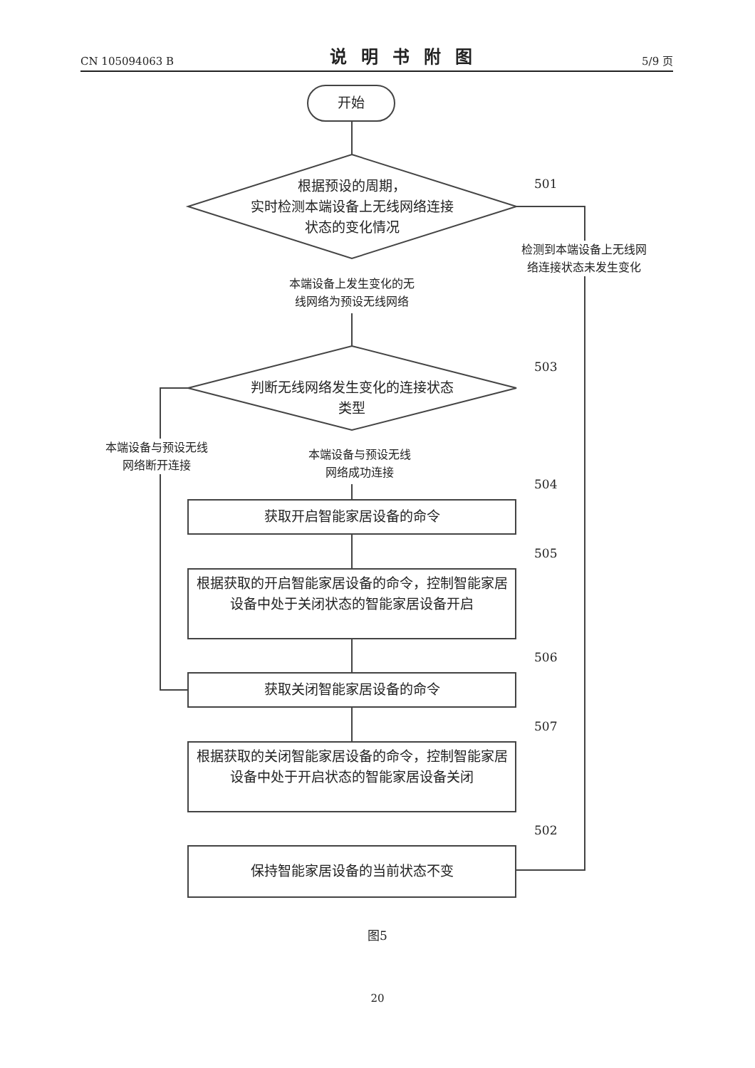CN 105094063 B 说明书附图 5/9 页
开始
根据预设的周期，
实时检测本端设备上无线网络连接
状态的变化情况
501
检测到本端设备上无线网
络连接状态未发生变化
本端设备上发生变化的无
线网络为预设无线网络
判断无线网络发生变化的连接状态
类型
503
本端设备与预设无线
网络断开连接
本端设备与预设无线
网络成功连接
504
获取开启智能家居设备的命令
505
根据获取的开启智能家居设备的命令，控制智能家居设备中处于关闭状态的智能家居设备开启
506
获取关闭智能家居设备的命令
507
根据获取的关闭智能家居设备的命令，控制智能家居设备中处于开启状态的智能家居设备关闭
502
保持智能家居设备的当前状态不变
图5
20